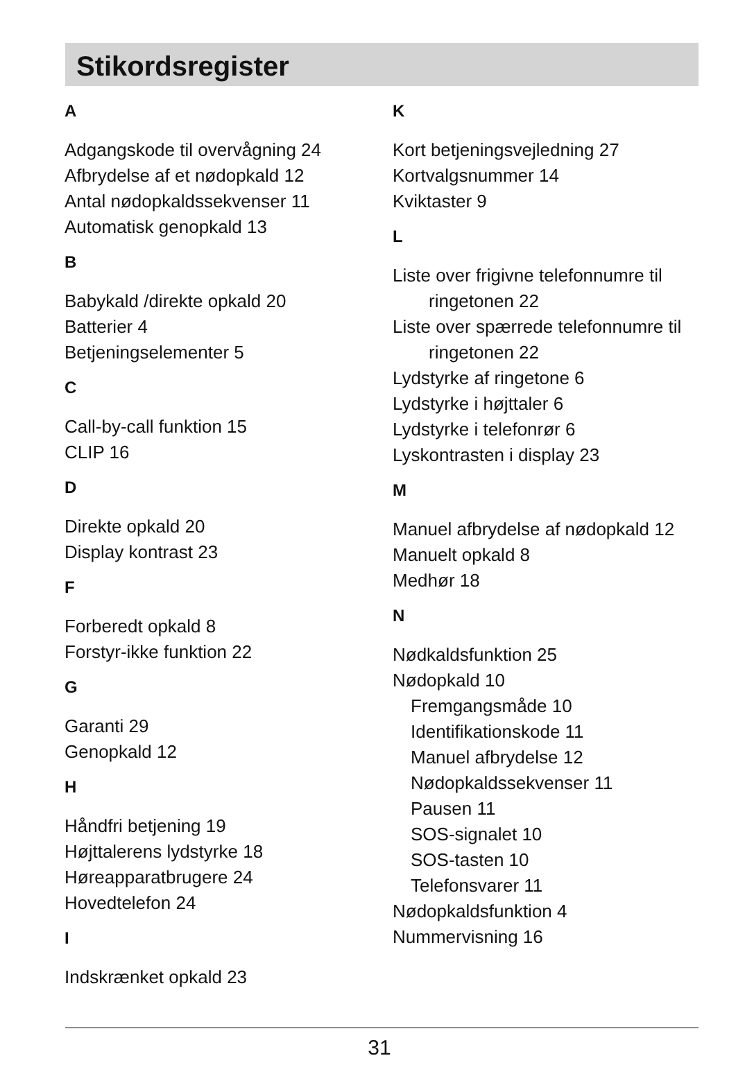Stikordsregister
A
Adgangskode til overvågning 24
Afbrydelse af et nødopkald 12
Antal nødopkaldssekvenser 11
Automatisk genopkald 13
B
Babykald /direkte opkald 20
Batterier 4
Betjeningselementer 5
C
Call-by-call funktion 15
CLIP 16
D
Direkte opkald 20
Display kontrast 23
F
Forberedt opkald 8
Forstyr-ikke funktion 22
G
Garanti 29
Genopkald 12
H
Håndfri betjening 19
Højttalerens lydstyrke 18
Høreapparatbrugere 24
Hovedtelefon 24
I
Indskrænket opkald 23
K
Kort betjeningsvejledning 27
Kortvalgsnummer 14
Kviktaster 9
L
Liste over frigivne telefonnumre til
ringetonen 22
Liste over spærrede telefonnumre til
ringetonen 22
Lydstyrke af ringetone 6
Lydstyrke i højttaler 6
Lydstyrke i telefonrør 6
Lyskontrasten i display 23
M
Manuel afbrydelse af nødopkald 12
Manuelt opkald 8
Medhør 18
N
Nødkaldsfunktion 25
Nødopkald 10
Fremgangsmåde 10
Identifikationskode 11
Manuel afbrydelse 12
Nødopkaldssekvenser 11
Pausen 11
SOS-signalet 10
SOS-tasten 10
Telefonsvarer 11
Nødopkaldsfunktion 4
Nummervisning 16
31